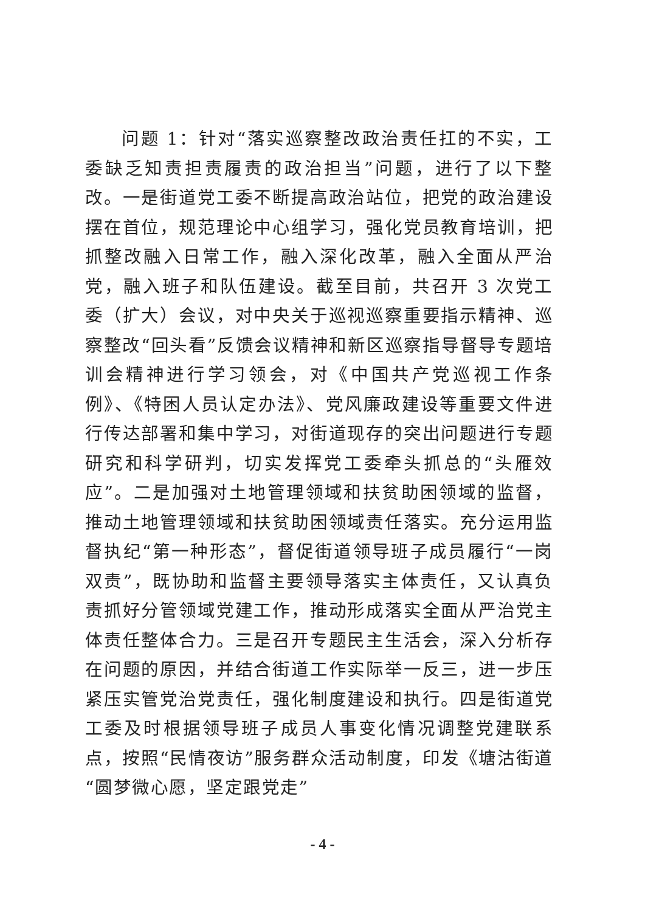问题 1：针对“落实巡察整改政治责任扛的不实，工委缺乏知责担责履责的政治担当”问题，进行了以下整改。一是街道党工委不断提高政治站位，把党的政治建设摆在首位，规范理论中心组学习，强化党员教育培训，把抓整改融入日常工作，融入深化改革，融入全面从严治党，融入班子和队伍建设。截至目前，共召开 3 次党工委（扩大）会议，对中央关于巡视巡察重要指示精神、巡察整改“回头看”反馈会议精神和新区巡察指导督导专题培训会精神进行学习领会，对《中国共产党巡视工作条例》、《特困人员认定办法》、党风廉政建设等重要文件进行传达部署和集中学习，对街道现存的突出问题进行专题研究和科学研判，切实发挥党工委牵头抓总的“头雁效应”。二是加强对土地管理领域和扶贫助困领域的监督，推动土地管理领域和扶贫助困领域责任落实。充分运用监督执纪“第一种形态”，督促街道领导班子成员履行“一岗双责”，既协助和监督主要领导落实主体责任，又认真负责抓好分管领域党建工作，推动形成落实全面从严治党主体责任整体合力。三是召开专题民主生活会，深入分析存在问题的原因，并结合街道工作实际举一反三，进一步压紧压实管党治党责任，强化制度建设和执行。四是街道党工委及时根据领导班子成员人事变化情况调整党建联系点，按照“民情夜访”服务群众活动制度，印发《塘沽街道“圆梦微心愿，坚定跟党走”
- 4 -